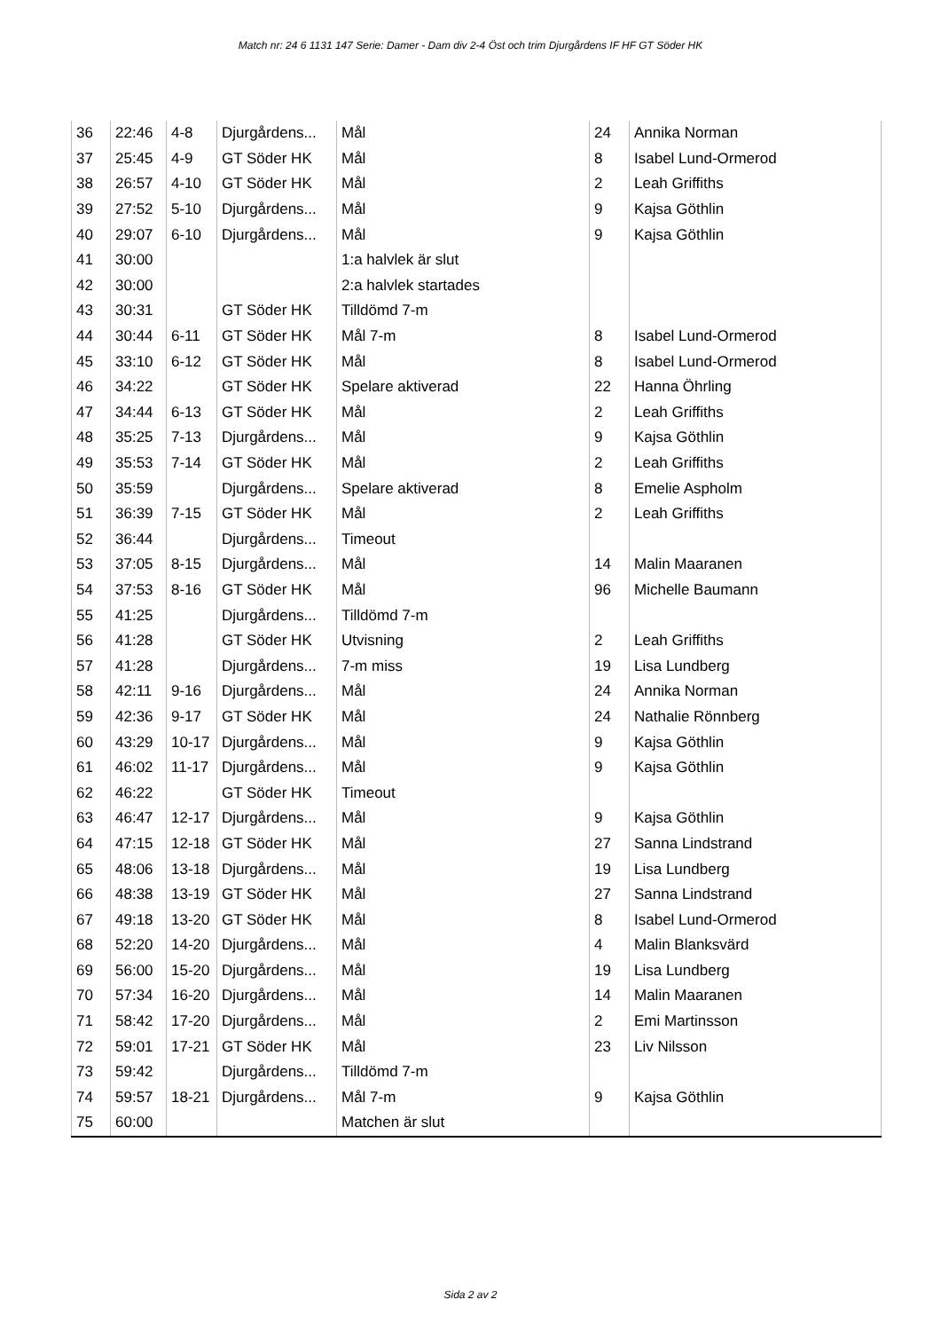Match nr: 24 6 1131 147 Serie: Damer - Dam div 2-4 Öst och trim Djurgårdens IF HF GT Söder HK
| 36 | 22:46 | 4-8 | Djurgårdens... | Mål | 24 | Annika Norman |
| 37 | 25:45 | 4-9 | GT Söder HK | Mål | 8 | Isabel Lund-Ormerod |
| 38 | 26:57 | 4-10 | GT Söder HK | Mål | 2 | Leah Griffiths |
| 39 | 27:52 | 5-10 | Djurgårdens... | Mål | 9 | Kajsa Göthlin |
| 40 | 29:07 | 6-10 | Djurgårdens... | Mål | 9 | Kajsa Göthlin |
| 41 | 30:00 | | | 1:a halvlek är slut | | |
| 42 | 30:00 | | | 2:a halvlek startades | | |
| 43 | 30:31 | | GT Söder HK | Tilldömd 7-m | | |
| 44 | 30:44 | 6-11 | GT Söder HK | Mål 7-m | 8 | Isabel Lund-Ormerod |
| 45 | 33:10 | 6-12 | GT Söder HK | Mål | 8 | Isabel Lund-Ormerod |
| 46 | 34:22 | | GT Söder HK | Spelare aktiverad | 22 | Hanna Öhrling |
| 47 | 34:44 | 6-13 | GT Söder HK | Mål | 2 | Leah Griffiths |
| 48 | 35:25 | 7-13 | Djurgårdens... | Mål | 9 | Kajsa Göthlin |
| 49 | 35:53 | 7-14 | GT Söder HK | Mål | 2 | Leah Griffiths |
| 50 | 35:59 | | Djurgårdens... | Spelare aktiverad | 8 | Emelie Aspholm |
| 51 | 36:39 | 7-15 | GT Söder HK | Mål | 2 | Leah Griffiths |
| 52 | 36:44 | | Djurgårdens... | Timeout | | |
| 53 | 37:05 | 8-15 | Djurgårdens... | Mål | 14 | Malin Maaranen |
| 54 | 37:53 | 8-16 | GT Söder HK | Mål | 96 | Michelle Baumann |
| 55 | 41:25 | | Djurgårdens... | Tilldömd 7-m | | |
| 56 | 41:28 | | GT Söder HK | Utvisning | 2 | Leah Griffiths |
| 57 | 41:28 | | Djurgårdens... | 7-m miss | 19 | Lisa Lundberg |
| 58 | 42:11 | 9-16 | Djurgårdens... | Mål | 24 | Annika Norman |
| 59 | 42:36 | 9-17 | GT Söder HK | Mål | 24 | Nathalie Rönnberg |
| 60 | 43:29 | 10-17 | Djurgårdens... | Mål | 9 | Kajsa Göthlin |
| 61 | 46:02 | 11-17 | Djurgårdens... | Mål | 9 | Kajsa Göthlin |
| 62 | 46:22 | | GT Söder HK | Timeout | | |
| 63 | 46:47 | 12-17 | Djurgårdens... | Mål | 9 | Kajsa Göthlin |
| 64 | 47:15 | 12-18 | GT Söder HK | Mål | 27 | Sanna Lindstrand |
| 65 | 48:06 | 13-18 | Djurgårdens... | Mål | 19 | Lisa Lundberg |
| 66 | 48:38 | 13-19 | GT Söder HK | Mål | 27 | Sanna Lindstrand |
| 67 | 49:18 | 13-20 | GT Söder HK | Mål | 8 | Isabel Lund-Ormerod |
| 68 | 52:20 | 14-20 | Djurgårdens... | Mål | 4 | Malin Blanksvärd |
| 69 | 56:00 | 15-20 | Djurgårdens... | Mål | 19 | Lisa Lundberg |
| 70 | 57:34 | 16-20 | Djurgårdens... | Mål | 14 | Malin Maaranen |
| 71 | 58:42 | 17-20 | Djurgårdens... | Mål | 2 | Emi Martinsson |
| 72 | 59:01 | 17-21 | GT Söder HK | Mål | 23 | Liv Nilsson |
| 73 | 59:42 | | Djurgårdens... | Tilldömd 7-m | | |
| 74 | 59:57 | 18-21 | Djurgårdens... | Mål 7-m | 9 | Kajsa Göthlin |
| 75 | 60:00 | | | Matchen är slut | | |
Sida 2 av 2